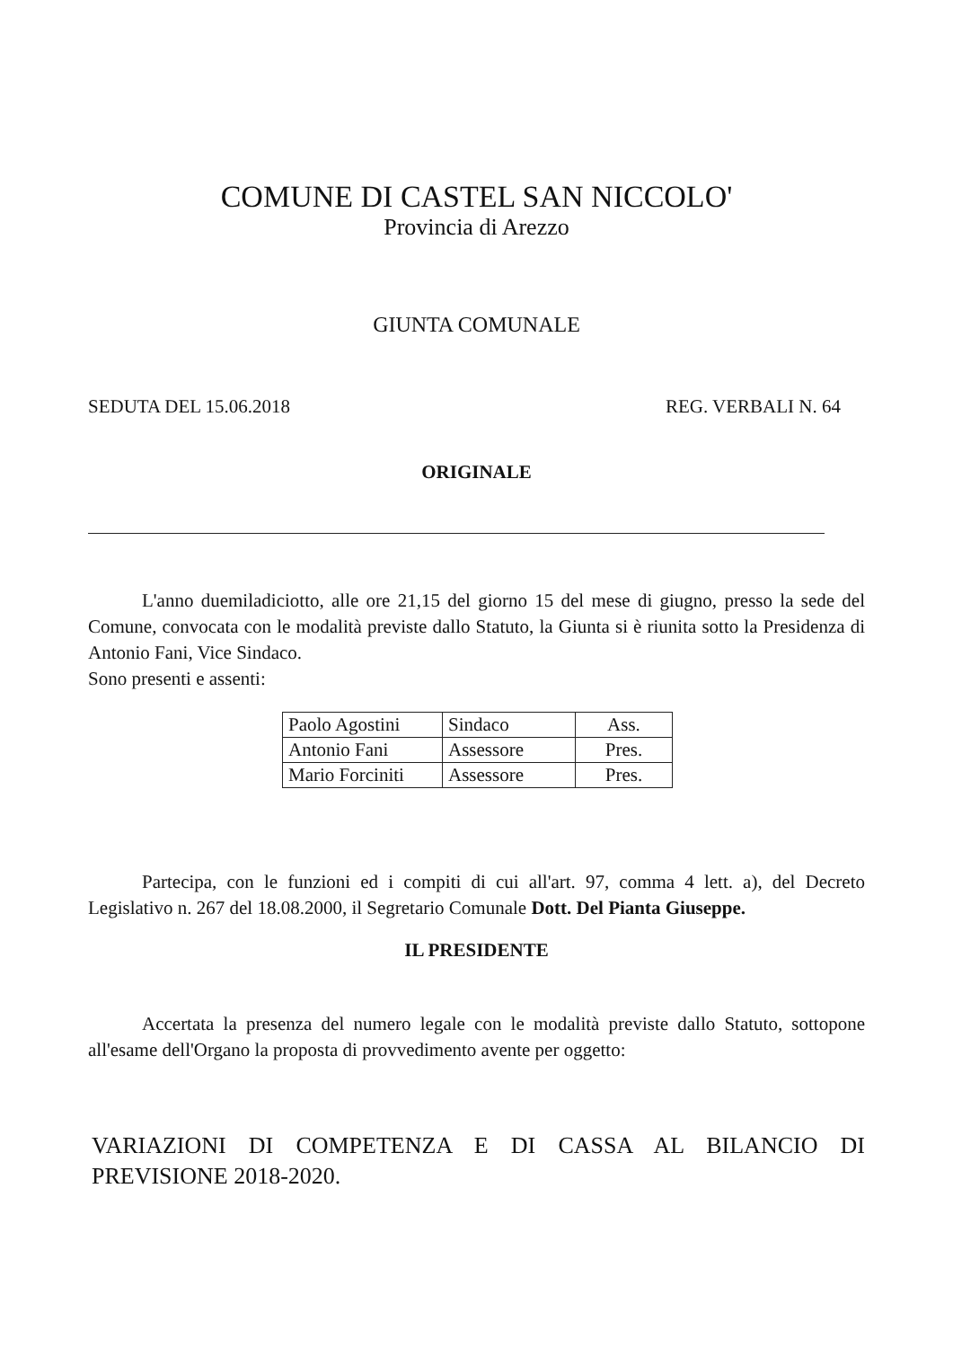COMUNE DI CASTEL SAN NICCOLO'
Provincia di Arezzo
GIUNTA COMUNALE
SEDUTA DEL 15.06.2018 REG. VERBALI N. 64
ORIGINALE
L'anno duemiladiciotto, alle ore 21,15 del giorno 15 del mese di giugno, presso la sede del Comune, convocata con le modalità previste dallo Statuto, la Giunta si è riunita sotto la Presidenza di Antonio Fani, Vice Sindaco.
Sono presenti e assenti:
| Paolo Agostini | Sindaco | Ass. |
| Antonio Fani | Assessore | Pres. |
| Mario Forciniti | Assessore | Pres. |
Partecipa, con le funzioni ed i compiti di cui all'art. 97, comma 4 lett. a), del Decreto Legislativo n. 267 del 18.08.2000, il Segretario Comunale Dott. Del Pianta Giuseppe.
IL PRESIDENTE
Accertata la presenza del numero legale con le modalità previste dallo Statuto, sottopone all'esame dell'Organo la proposta di provvedimento avente per oggetto:
VARIAZIONI DI COMPETENZA E DI CASSA AL BILANCIO DI PREVISIONE 2018-2020.